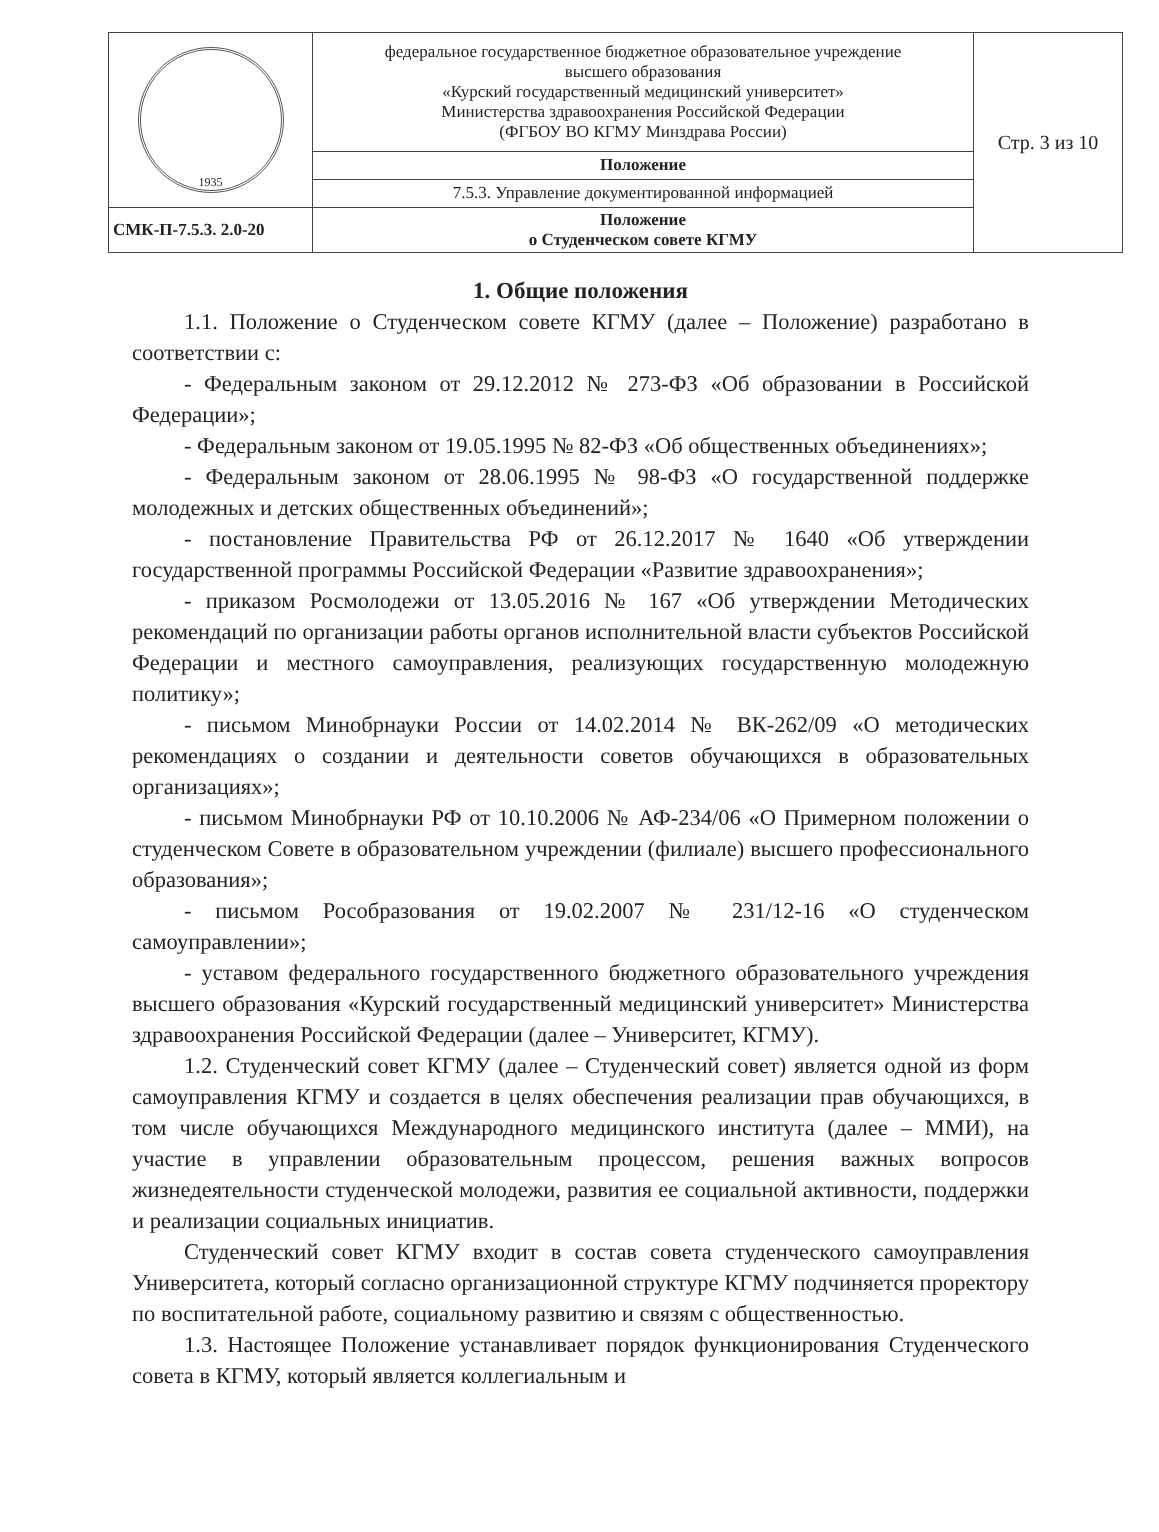| 1935 | федеральное государственное бюджетное образовательное учреждение высшего образования «Курский государственный медицинский университет» Министерства здравоохранения Российской Федерации (ФГБОУ ВО КГМУ Минздрава России) | Стр. 3 из 10 |
| | Положение | |
| | 7.5.3. Управление документированной информацией | |
| СМК-П-7.5.3. 2.0-20 | Положение о Студенческом совете КГМУ | |
1. Общие положения
1.1. Положение о Студенческом совете КГМУ (далее – Положение) разработано в соответствии с:
- Федеральным законом от 29.12.2012 № 273-ФЗ «Об образовании в Российской Федерации»;
- Федеральным законом от 19.05.1995 № 82-ФЗ «Об общественных объединениях»;
- Федеральным законом от 28.06.1995 № 98-ФЗ «О государственной поддержке молодежных и детских общественных объединений»;
- постановление Правительства РФ от 26.12.2017 № 1640 «Об утверждении государственной программы Российской Федерации «Развитие здравоохранения»;
- приказом Росмолодежи от 13.05.2016 № 167 «Об утверждении Методических рекомендаций по организации работы органов исполнительной власти субъектов Российской Федерации и местного самоуправления, реализующих государственную молодежную политику»;
- письмом Минобрнауки России от 14.02.2014 № ВК-262/09 «О методических рекомендациях о создании и деятельности советов обучающихся в образовательных организациях»;
- письмом Минобрнауки РФ от 10.10.2006 № АФ-234/06 «О Примерном положении о студенческом Совете в образовательном учреждении (филиале) высшего профессионального образования»;
- письмом Рособразования от 19.02.2007 № 231/12-16 «О студенческом самоуправлении»;
- уставом федерального государственного бюджетного образовательного учреждения высшего образования «Курский государственный медицинский университет» Министерства здравоохранения Российской Федерации (далее – Университет, КГМУ).
1.2. Студенческий совет КГМУ (далее – Студенческий совет) является одной из форм самоуправления КГМУ и создается в целях обеспечения реализации прав обучающихся, в том числе обучающихся Международного медицинского института (далее – ММИ), на участие в управлении образовательным процессом, решения важных вопросов жизнедеятельности студенческой молодежи, развития ее социальной активности, поддержки и реализации социальных инициатив.
Студенческий совет КГМУ входит в состав совета студенческого самоуправления Университета, который согласно организационной структуре КГМУ подчиняется проректору по воспитательной работе, социальному развитию и связям с общественностью.
1.3. Настоящее Положение устанавливает порядок функционирования Студенческого совета в КГМУ, который является коллегиальным и